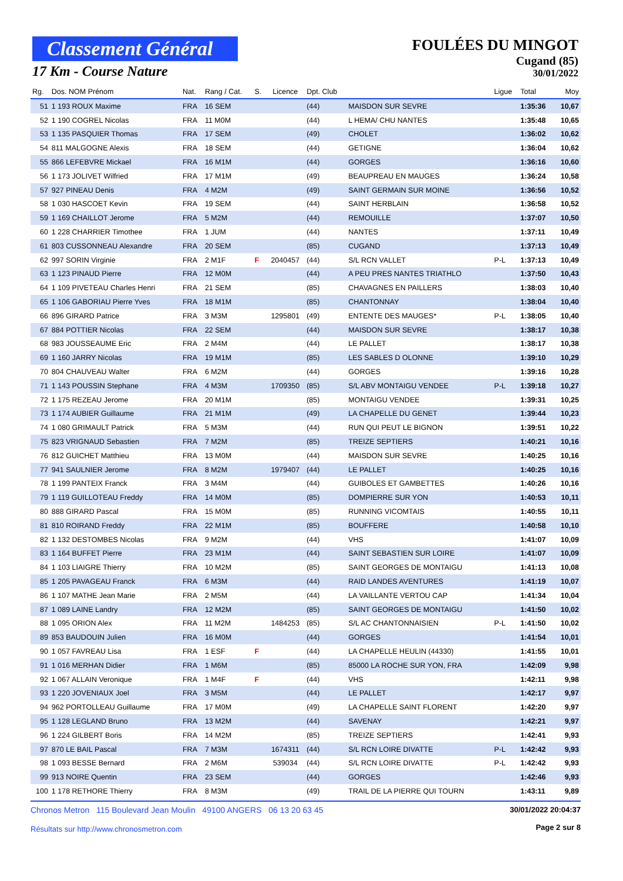Classement Général
17 Km - Course Nature
FOULÉES DU MINGOT
Cugand (85)
30/01/2022
| Rg. | Dos. NOM Prénom | Nat. | Rang / Cat. | S. | Licence | Dpt. Club | | Ligue | Total | Moy |
| --- | --- | --- | --- | --- | --- | --- | --- | --- | --- | --- |
| 51 | 1 193 ROUX Maxime | FRA | 16 SEM | | | (44) | MAISDON SUR SEVRE | | 1:35:36 | 10,67 |
| 52 | 1 190 COGREL Nicolas | FRA | 11 M0M | | | (44) | L HEMA/ CHU NANTES | | 1:35:48 | 10,65 |
| 53 | 1 135 PASQUIER Thomas | FRA | 17 SEM | | | (49) | CHOLET | | 1:36:02 | 10,62 |
| 54 | 811 MALGOGNE Alexis | FRA | 18 SEM | | | (44) | GETIGNE | | 1:36:04 | 10,62 |
| 55 | 866 LEFEBVRE Mickael | FRA | 16 M1M | | | (44) | GORGES | | 1:36:16 | 10,60 |
| 56 | 1 173 JOLIVET Wilfried | FRA | 17 M1M | | | (49) | BEAUPREAU EN MAUGES | | 1:36:24 | 10,58 |
| 57 | 927 PINEAU Denis | FRA | 4 M2M | | | (49) | SAINT GERMAIN SUR MOINE | | 1:36:56 | 10,52 |
| 58 | 1 030 HASCOET Kevin | FRA | 19 SEM | | | (44) | SAINT HERBLAIN | | 1:36:58 | 10,52 |
| 59 | 1 169 CHAILLOT Jerome | FRA | 5 M2M | | | (44) | REMOUILLE | | 1:37:07 | 10,50 |
| 60 | 1 228 CHARRIER Timothee | FRA | 1 JUM | | | (44) | NANTES | | 1:37:11 | 10,49 |
| 61 | 803 CUSSONNEAU Alexandre | FRA | 20 SEM | | | (85) | CUGAND | | 1:37:13 | 10,49 |
| 62 | 997 SORIN Virginie | FRA | 2 M1F | F | 2040457 | (44) | S/L RCN VALLET | P-L | 1:37:13 | 10,49 |
| 63 | 1 123 PINAUD Pierre | FRA | 12 M0M | | | (44) | A PEU PRES NANTES TRIATHLO | | 1:37:50 | 10,43 |
| 64 | 1 109 PIVETEAU Charles Henri | FRA | 21 SEM | | | (85) | CHAVAGNES EN PAILLERS | | 1:38:03 | 10,40 |
| 65 | 1 106 GABORIAU Pierre Yves | FRA | 18 M1M | | | (85) | CHANTONNAY | | 1:38:04 | 10,40 |
| 66 | 896 GIRARD Patrice | FRA | 3 M3M | | 1295801 | (49) | ENTENTE DES MAUGES* | P-L | 1:38:05 | 10,40 |
| 67 | 884 POTTIER Nicolas | FRA | 22 SEM | | | (44) | MAISDON SUR SEVRE | | 1:38:17 | 10,38 |
| 68 | 983 JOUSSEAUME Eric | FRA | 2 M4M | | | (44) | LE PALLET | | 1:38:17 | 10,38 |
| 69 | 1 160 JARRY Nicolas | FRA | 19 M1M | | | (85) | LES SABLES D OLONNE | | 1:39:10 | 10,29 |
| 70 | 804 CHAUVEAU Walter | FRA | 6 M2M | | | (44) | GORGES | | 1:39:16 | 10,28 |
| 71 | 1 143 POUSSIN Stephane | FRA | 4 M3M | | 1709350 | (85) | S/L ABV MONTAIGU VENDEE | P-L | 1:39:18 | 10,27 |
| 72 | 1 175 REZEAU Jerome | FRA | 20 M1M | | | (85) | MONTAIGU VENDEE | | 1:39:31 | 10,25 |
| 73 | 1 174 AUBIER Guillaume | FRA | 21 M1M | | | (49) | LA CHAPELLE DU GENET | | 1:39:44 | 10,23 |
| 74 | 1 080 GRIMAULT Patrick | FRA | 5 M3M | | | (44) | RUN QUI PEUT LE BIGNON | | 1:39:51 | 10,22 |
| 75 | 823 VRIGNAUD Sebastien | FRA | 7 M2M | | | (85) | TREIZE SEPTIERS | | 1:40:21 | 10,16 |
| 76 | 812 GUICHET Matthieu | FRA | 13 M0M | | | (44) | MAISDON SUR SEVRE | | 1:40:25 | 10,16 |
| 77 | 941 SAULNIER Jerome | FRA | 8 M2M | | 1979407 | (44) | LE PALLET | | 1:40:25 | 10,16 |
| 78 | 1 199 PANTEIX Franck | FRA | 3 M4M | | | (44) | GUIBOLES ET GAMBETTES | | 1:40:26 | 10,16 |
| 79 | 1 119 GUILLOTEAU Freddy | FRA | 14 M0M | | | (85) | DOMPIERRE SUR YON | | 1:40:53 | 10,11 |
| 80 | 888 GIRARD Pascal | FRA | 15 M0M | | | (85) | RUNNING VICOMTAIS | | 1:40:55 | 10,11 |
| 81 | 810 ROIRAND Freddy | FRA | 22 M1M | | | (85) | BOUFFERE | | 1:40:58 | 10,10 |
| 82 | 1 132 DESTOMBES Nicolas | FRA | 9 M2M | | | (44) | VHS | | 1:41:07 | 10,09 |
| 83 | 1 164 BUFFET Pierre | FRA | 23 M1M | | | (44) | SAINT SEBASTIEN SUR LOIRE | | 1:41:07 | 10,09 |
| 84 | 1 103 LIAIGRE Thierry | FRA | 10 M2M | | | (85) | SAINT GEORGES DE MONTAIGU | | 1:41:13 | 10,08 |
| 85 | 1 205 PAVAGEAU Franck | FRA | 6 M3M | | | (44) | RAID LANDES AVENTURES | | 1:41:19 | 10,07 |
| 86 | 1 107 MATHE Jean Marie | FRA | 2 M5M | | | (44) | LA VAILLANTE VERTOU CAP | | 1:41:34 | 10,04 |
| 87 | 1 089 LAINE Landry | FRA | 12 M2M | | | (85) | SAINT GEORGES DE MONTAIGU | | 1:41:50 | 10,02 |
| 88 | 1 095 ORION Alex | FRA | 11 M2M | | 1484253 | (85) | S/L AC CHANTONNAISIEN | P-L | 1:41:50 | 10,02 |
| 89 | 853 BAUDOUIN Julien | FRA | 16 M0M | | | (44) | GORGES | | 1:41:54 | 10,01 |
| 90 | 1 057 FAVREAU Lisa | FRA | 1 ESF | F | | (44) | LA CHAPELLE HEULIN (44330) | | 1:41:55 | 10,01 |
| 91 | 1 016 MERHAN Didier | FRA | 1 M6M | | | (85) | 85000 LA ROCHE SUR YON, FRA | | 1:42:09 | 9,98 |
| 92 | 1 067 ALLAIN Veronique | FRA | 1 M4F | F | | (44) | VHS | | 1:42:11 | 9,98 |
| 93 | 1 220 JOVENIAUX Joel | FRA | 3 M5M | | | (44) | LE PALLET | | 1:42:17 | 9,97 |
| 94 | 962 PORTOLLEAU Guillaume | FRA | 17 M0M | | | (49) | LA CHAPELLE SAINT FLORENT | | 1:42:20 | 9,97 |
| 95 | 1 128 LEGLAND Bruno | FRA | 13 M2M | | | (44) | SAVENAY | | 1:42:21 | 9,97 |
| 96 | 1 224 GILBERT Boris | FRA | 14 M2M | | | (85) | TREIZE SEPTIERS | | 1:42:41 | 9,93 |
| 97 | 870 LE BAIL Pascal | FRA | 7 M3M | | 1674311 | (44) | S/L RCN LOIRE DIVATTE | P-L | 1:42:42 | 9,93 |
| 98 | 1 093 BESSE Bernard | FRA | 2 M6M | | 539034 | (44) | S/L RCN LOIRE DIVATTE | P-L | 1:42:42 | 9,93 |
| 99 | 913 NOIRE Quentin | FRA | 23 SEM | | | (44) | GORGES | | 1:42:46 | 9,93 |
| 100 | 1 178 RETHORE Thierry | FRA | 8 M3M | | | (49) | TRAIL DE LA PIERRE QUI TOURN | | 1:43:11 | 9,89 |
Chronos Metron 115 Boulevard Jean Moulin 49100 ANGERS 06 13 20 63 45
Résultats sur http://www.chronosmetron.com
30/01/2022 20:04:37
Page 2 sur 8